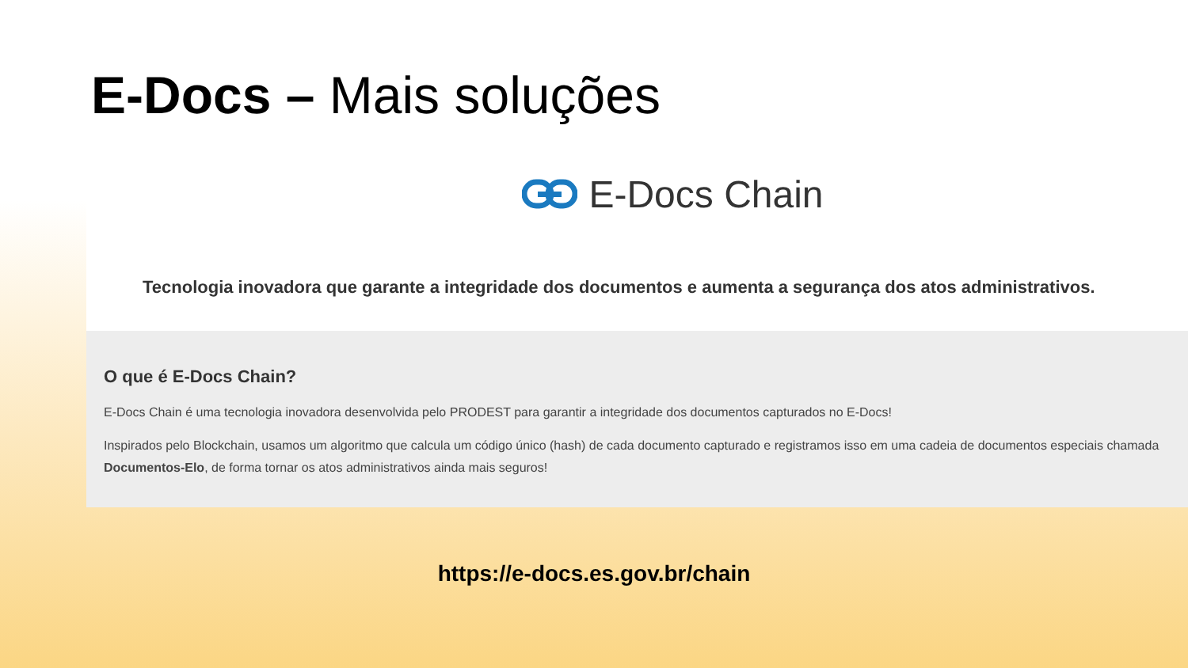E-Docs – Mais soluções
E-Docs Chain
Tecnologia inovadora que garante a integridade dos documentos e aumenta a segurança dos atos administrativos.
O que é E-Docs Chain?
E-Docs Chain é uma tecnologia inovadora desenvolvida pelo PRODEST para garantir a integridade dos documentos capturados no E-Docs!
Inspirados pelo Blockchain, usamos um algoritmo que calcula um código único (hash) de cada documento capturado e registramos isso em uma cadeia de documentos especiais chamada Documentos-Elo, de forma tornar os atos administrativos ainda mais seguros!
https://e-docs.es.gov.br/chain